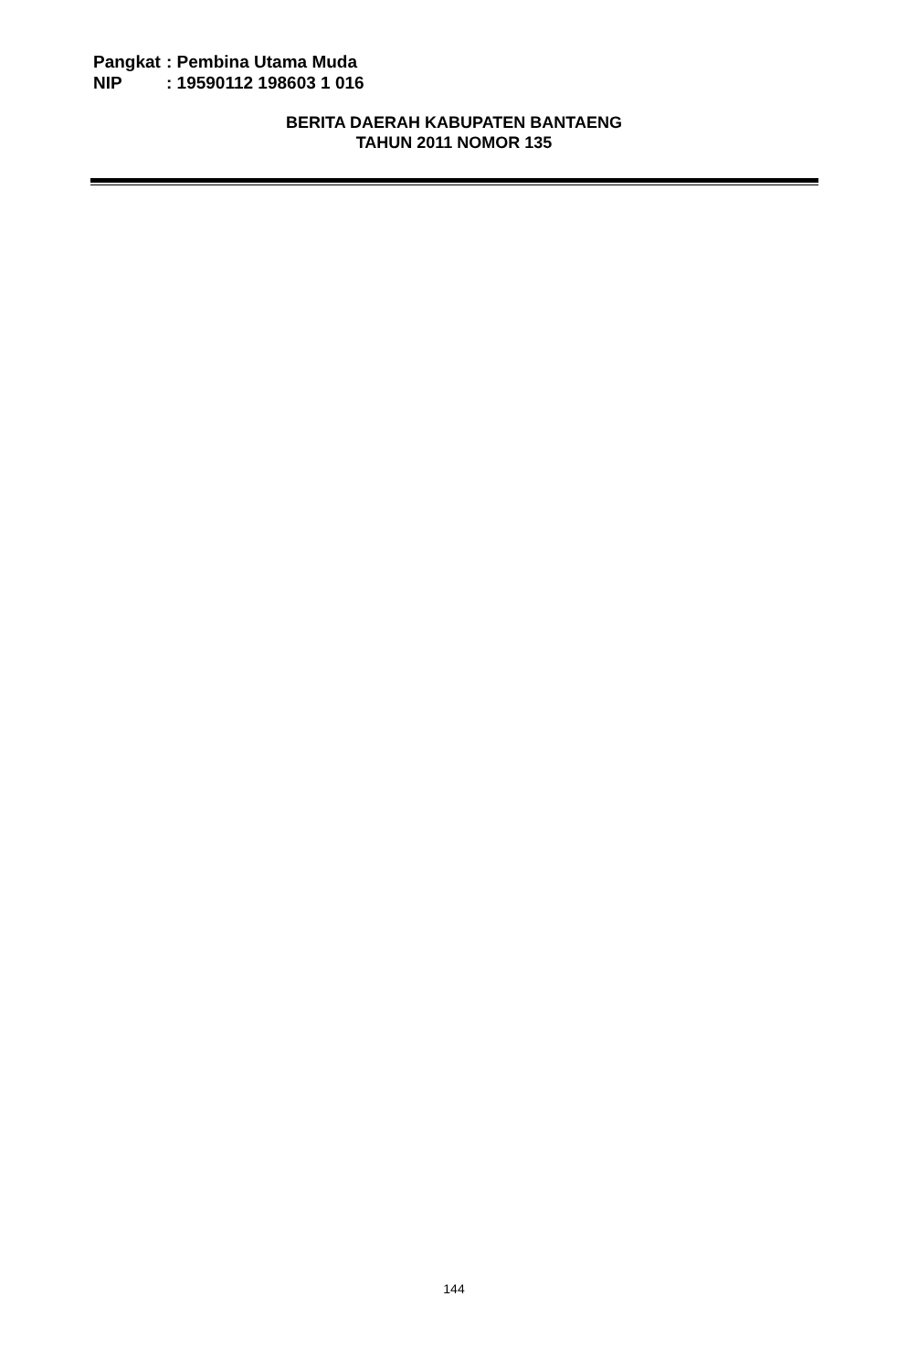Pangkat: Pembina Utama Muda
NIP: 19590112 198603 1 016
BERITA DAERAH KABUPATEN BANTAENG
TAHUN 2011 NOMOR 135
144